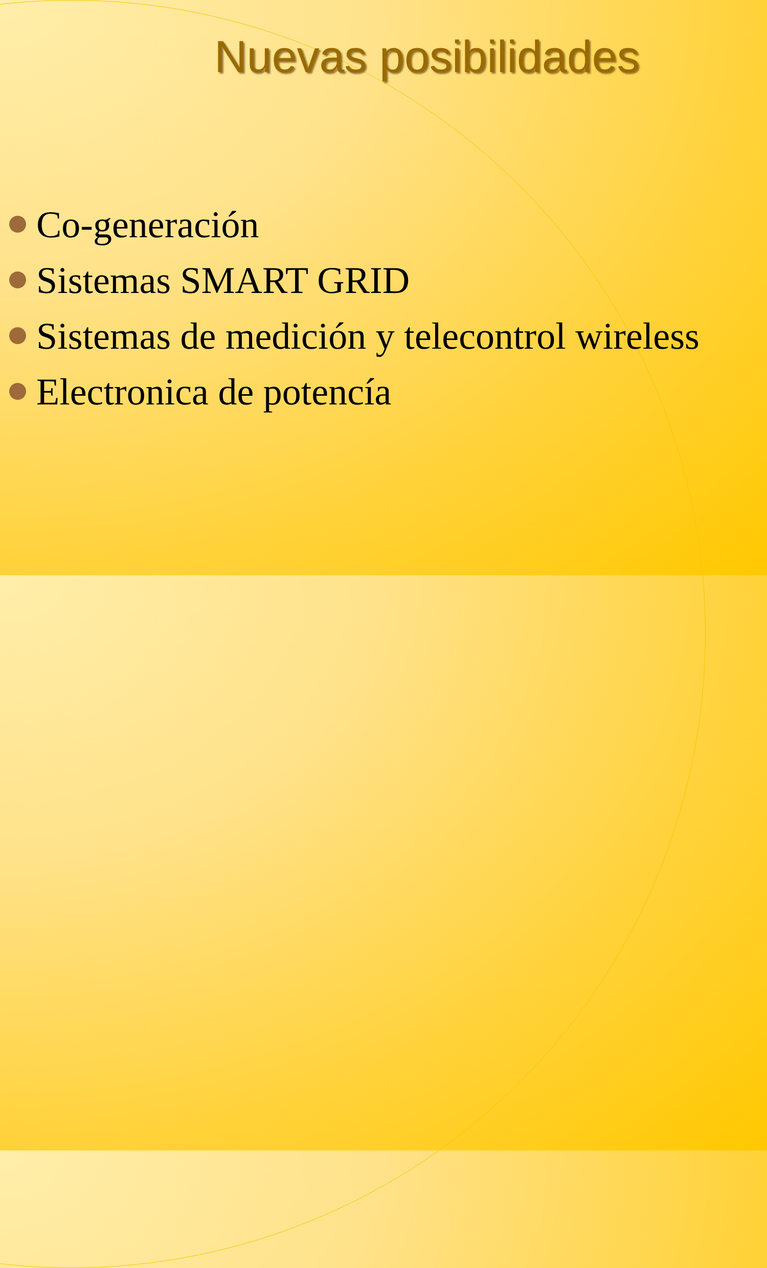Nuevas posibilidades
Co-generación
Sistemas SMART GRID
Sistemas de medición y telecontrol wireless
Electronica de potencía